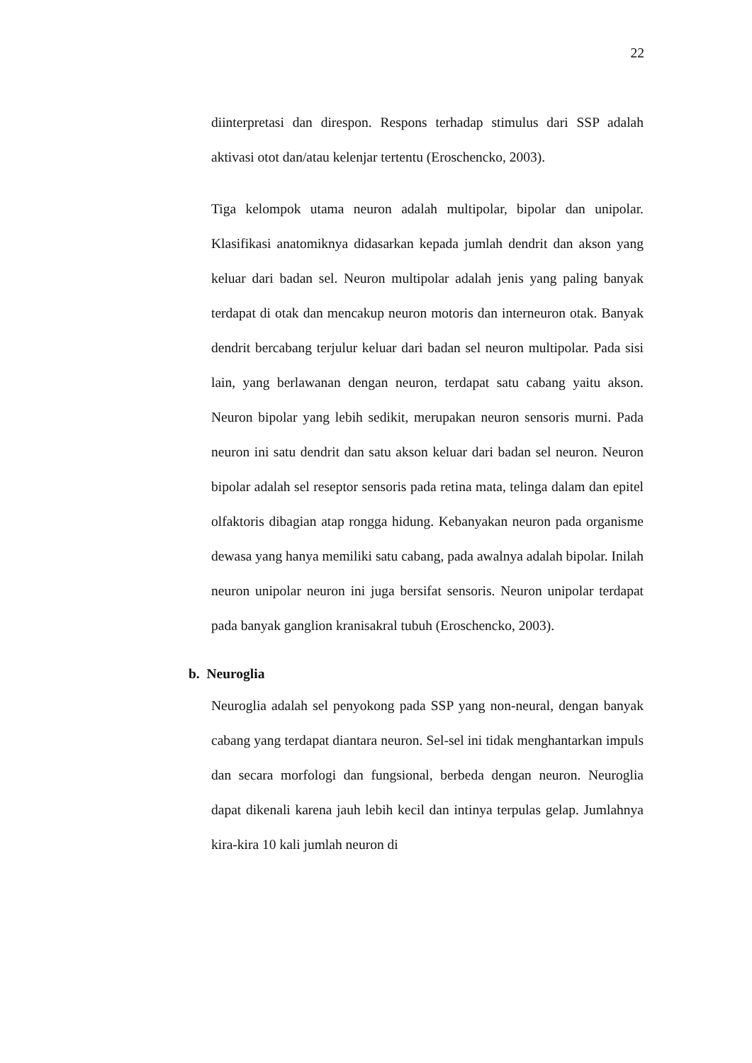22
diinterpretasi dan direspon. Respons terhadap stimulus dari SSP adalah aktivasi otot dan/atau kelenjar tertentu (Eroschencko, 2003).
Tiga kelompok utama neuron adalah multipolar, bipolar dan unipolar. Klasifikasi anatomiknya didasarkan kepada jumlah dendrit dan akson yang keluar dari badan sel. Neuron multipolar adalah jenis yang paling banyak terdapat di otak dan mencakup neuron motoris dan interneuron otak. Banyak dendrit bercabang terjulur keluar dari badan sel neuron multipolar. Pada sisi lain, yang berlawanan dengan neuron, terdapat satu cabang yaitu akson. Neuron bipolar yang lebih sedikit, merupakan neuron sensoris murni. Pada neuron ini satu dendrit dan satu akson keluar dari badan sel neuron. Neuron bipolar adalah sel reseptor sensoris pada retina mata, telinga dalam dan epitel olfaktoris dibagian atap rongga hidung. Kebanyakan neuron pada organisme dewasa yang hanya memiliki satu cabang, pada awalnya adalah bipolar. Inilah neuron unipolar neuron ini juga bersifat sensoris. Neuron unipolar terdapat pada banyak ganglion kranisakral tubuh (Eroschencko, 2003).
b. Neuroglia
Neuroglia adalah sel penyokong pada SSP yang non-neural, dengan banyak cabang yang terdapat diantara neuron. Sel-sel ini tidak menghantarkan impuls dan secara morfologi dan fungsional, berbeda dengan neuron. Neuroglia dapat dikenali karena jauh lebih kecil dan intinya terpulas gelap. Jumlahnya kira-kira 10 kali jumlah neuron di